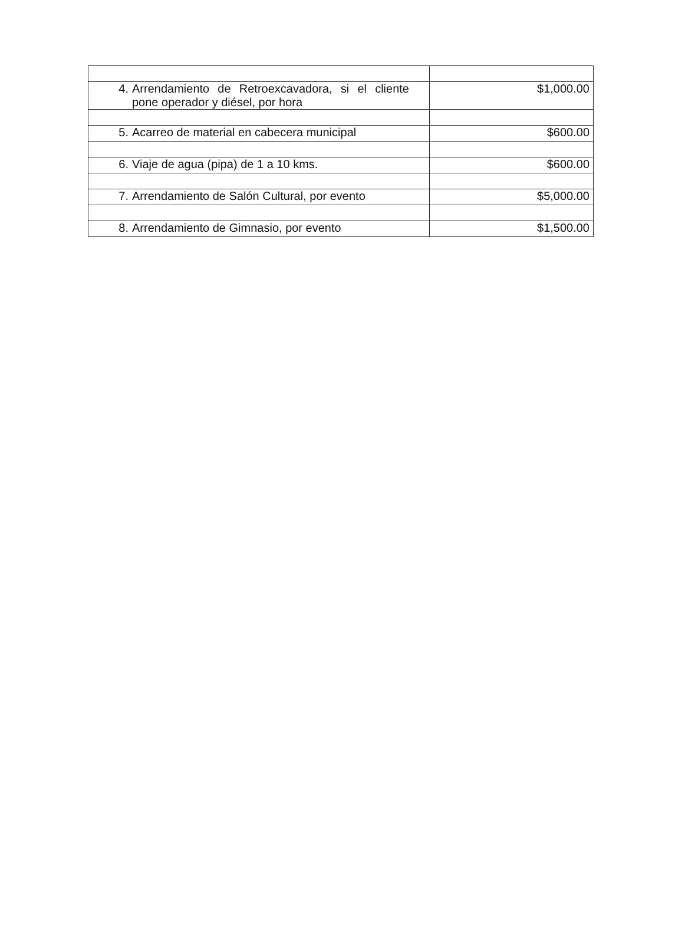| 4. Arrendamiento de Retroexcavadora, si el cliente pone operador y diésel, por hora | $1,000.00 |
| 5. Acarreo de material en cabecera municipal | $600.00 |
| 6. Viaje de agua (pipa) de 1 a 10 kms. | $600.00 |
| 7. Arrendamiento de Salón Cultural, por evento | $5,000.00 |
| 8. Arrendamiento de Gimnasio, por evento | $1,500.00 |